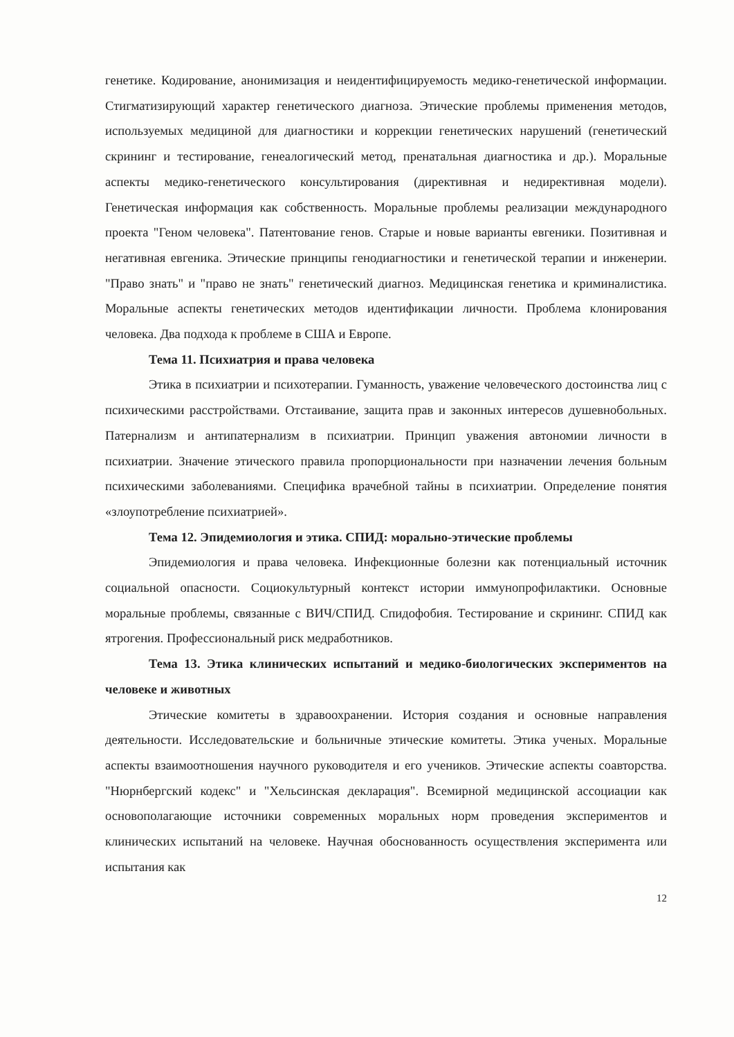генетике. Кодирование, анонимизация и неидентифицируемость медико-генетической информации. Стигматизирующий характер генетического диагноза. Этические проблемы применения методов, используемых медициной для диагностики и коррекции генетических нарушений (генетический скрининг и тестирование, генеалогический метод, пренатальная диагностика и др.). Моральные аспекты медико-генетического консультирования (директивная и недирективная модели). Генетическая информация как собственность. Моральные проблемы реализации международного проекта "Геном человека". Патентование генов. Старые и новые варианты евгеники. Позитивная и негативная евгеника. Этические принципы генодиагностики и генетической терапии и инженерии. "Право знать" и "право не знать" генетический диагноз. Медицинская генетика и криминалистика. Моральные аспекты генетических методов идентификации личности. Проблема клонирования человека. Два подхода к проблеме в США и Европе.
Тема 11. Психиатрия и права человека
Этика в психиатрии и психотерапии. Гуманность, уважение человеческого достоинства лиц с психическими расстройствами. Отстаивание, защита прав и законных интересов душевнобольных. Патернализм и антипатернализм в психиатрии. Принцип уважения автономии личности в психиатрии. Значение этического правила пропорциональности при назначении лечения больным психическими заболеваниями. Специфика врачебной тайны в психиатрии. Определение понятия «злоупотребление психиатрией».
Тема 12. Эпидемиология и этика. СПИД: морально-этические проблемы
Эпидемиология и права человека. Инфекционные болезни как потенциальный источник социальной опасности. Социокультурный контекст истории иммунопрофилактики. Основные моральные проблемы, связанные с ВИЧ/СПИД. Спидофобия. Тестирование и скрининг. СПИД как ятрогения. Профессиональный риск медработников.
Тема 13. Этика клинических испытаний и медико-биологических экспериментов на человеке и животных
Этические комитеты в здравоохранении. История создания и основные направления деятельности. Исследовательские и больничные этические комитеты. Этика ученых. Моральные аспекты взаимоотношения научного руководителя и его учеников. Этические аспекты соавторства. "Нюрнбергский кодекс" и "Хельсинская декларация". Всемирной медицинской ассоциации как основополагающие источники современных моральных норм проведения экспериментов и клинических испытаний на человеке. Научная обоснованность осуществления эксперимента или испытания как
12